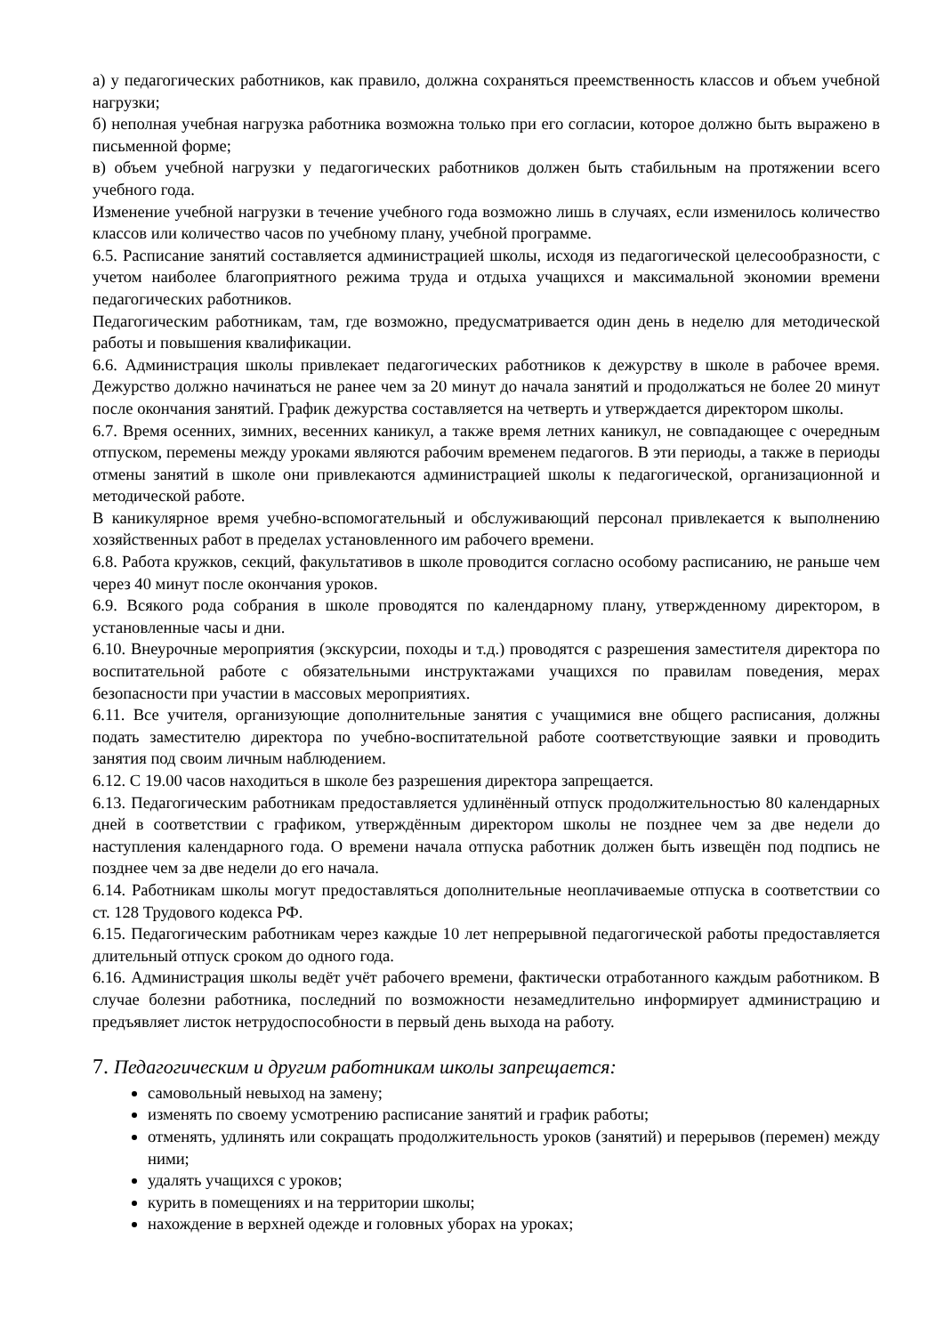а) у педагогических работников, как правило, должна сохраняться преемственность классов и объем учебной нагрузки;
б) неполная учебная нагрузка работника возможна только при его согласии, которое должно быть выражено в письменной форме;
в) объем учебной нагрузки у педагогических работников должен быть стабильным на протяжении всего учебного года.
Изменение учебной нагрузки в течение учебного года возможно лишь в случаях, если изменилось количество классов или количество часов по учебному плану, учебной программе.
6.5. Расписание занятий составляется администрацией школы, исходя из педагогической целесообразности, с учетом наиболее благоприятного режима труда и отдыха учащихся и максимальной экономии времени педагогических работников.
Педагогическим работникам, там, где возможно, предусматривается один день в неделю для методической работы и повышения квалификации.
6.6. Администрация школы привлекает педагогических работников к дежурству в школе в рабочее время. Дежурство должно начинаться не ранее чем за 20 минут до начала занятий и продолжаться не более 20 минут после окончания занятий. График дежурства составляется на четверть и утверждается директором школы.
6.7. Время осенних, зимних, весенних каникул, а также время летних каникул, не совпадающее с очередным отпуском, перемены между уроками являются рабочим временем педагогов. В эти периоды, а также в периоды отмены занятий в школе они привлекаются администрацией школы к педагогической, организационной и методической работе.
В каникулярное время учебно-вспомогательный и обслуживающий персонал привлекается к выполнению хозяйственных работ в пределах установленного им рабочего времени.
6.8. Работа кружков, секций, факультативов в школе проводится согласно особому расписанию, не раньше чем через 40 минут после окончания уроков.
6.9. Всякого рода собрания в школе проводятся по календарному плану, утвержденному директором, в установленные часы и дни.
6.10. Внеурочные мероприятия (экскурсии, походы и т.д.) проводятся с разрешения заместителя директора по воспитательной работе с обязательными инструктажами учащихся по правилам поведения, мерах безопасности при участии в массовых мероприятиях.
6.11. Все учителя, организующие дополнительные занятия с учащимися вне общего расписания, должны подать заместителю директора по учебно-воспитательной работе соответствующие заявки и проводить занятия под своим личным наблюдением.
6.12. С 19.00 часов находиться в школе без разрешения директора запрещается.
6.13. Педагогическим работникам предоставляется удлинённый отпуск продолжительностью 80 календарных дней в соответствии с графиком, утверждённым директором школы не позднее чем за две недели до наступления календарного года. О времени начала отпуска работник должен быть извещён под подпись не позднее чем за две недели до его начала.
6.14. Работникам школы могут предоставляться дополнительные неоплачиваемые отпуска в соответствии со ст. 128 Трудового кодекса РФ.
6.15. Педагогическим работникам через каждые 10 лет непрерывной педагогической работы предоставляется длительный отпуск сроком до одного года.
6.16. Администрация школы ведёт учёт рабочего времени, фактически отработанного каждым работником. В случае болезни работника, последний по возможности незамедлительно информирует администрацию и предъявляет листок нетрудоспособности в первый день выхода на работу.
7. Педагогическим и другим работникам школы запрещается:
самовольный невыход на замену;
изменять по своему усмотрению расписание занятий и график работы;
отменять, удлинять или сокращать продолжительность уроков (занятий) и перерывов (перемен) между ними;
удалять учащихся с уроков;
курить в помещениях и на территории школы;
нахождение в верхней одежде и головных уборах на уроках;